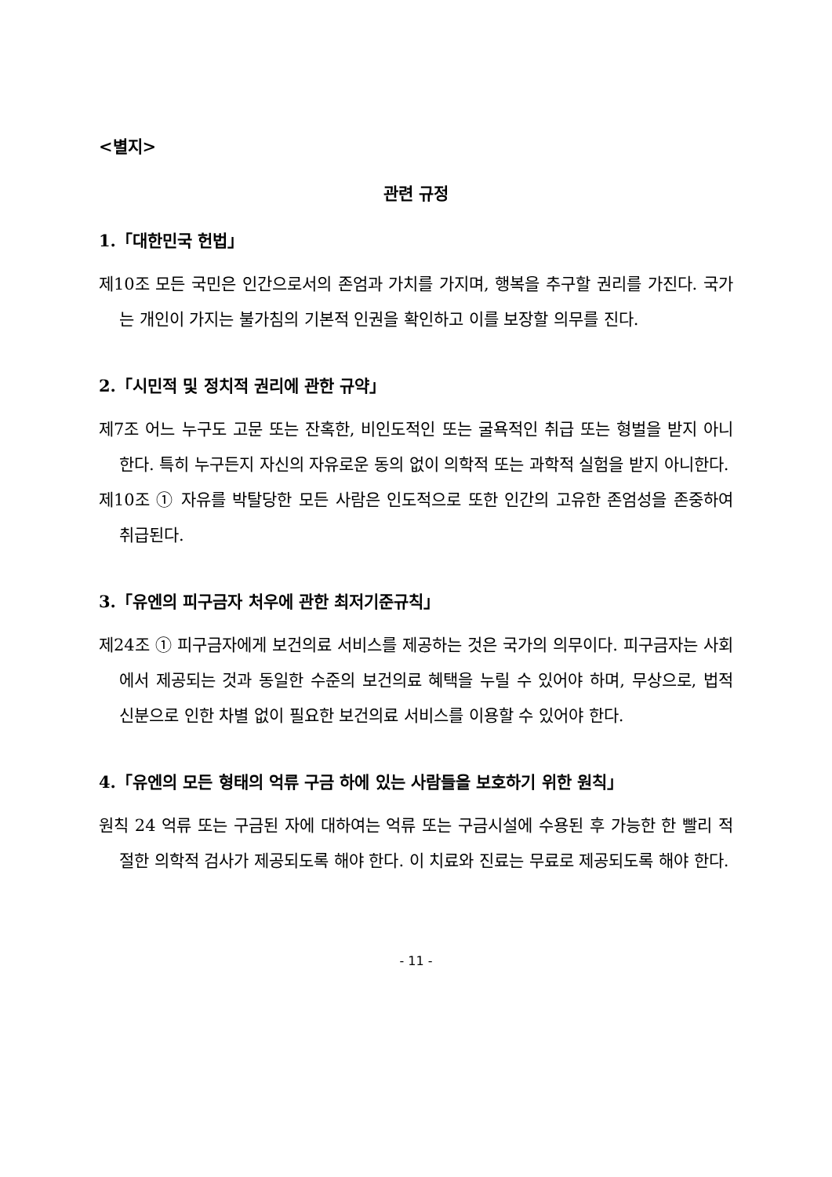<별지>
관련 규정
1.「대한민국 헌법」
제10조 모든 국민은 인간으로서의 존엄과 가치를 가지며, 행복을 추구할 권리를 가진다. 국가는 개인이 가지는 불가침의 기본적 인권을 확인하고 이를 보장할 의무를 진다.
2.「시민적 및 정치적 권리에 관한 규약」
제7조 어느 누구도 고문 또는 잔혹한, 비인도적인 또는 굴욕적인 취급 또는 형벌을 받지 아니한다. 특히 누구든지 자신의 자유로운 동의 없이 의학적 또는 과학적 실험을 받지 아니한다.
제10조 ① 자유를 박탈당한 모든 사람은 인도적으로 또한 인간의 고유한 존엄성을 존중하여 취급된다.
3.「유엔의 피구금자 처우에 관한 최저기준규칙」
제24조 ① 피구금자에게 보건의료 서비스를 제공하는 것은 국가의 의무이다. 피구금자는 사회에서 제공되는 것과 동일한 수준의 보건의료 혜택을 누릴 수 있어야 하며, 무상으로, 법적 신분으로 인한 차별 없이 필요한 보건의료 서비스를 이용할 수 있어야 한다.
4.「유엔의 모든 형태의 억류 구금 하에 있는 사람들을 보호하기 위한 원칙」
원칙 24 억류 또는 구금된 자에 대하여는 억류 또는 구금시설에 수용된 후 가능한 한 빨리 적절한 의학적 검사가 제공되도록 해야 한다. 이 치료와 진료는 무료로 제공되도록 해야 한다.
- 11 -